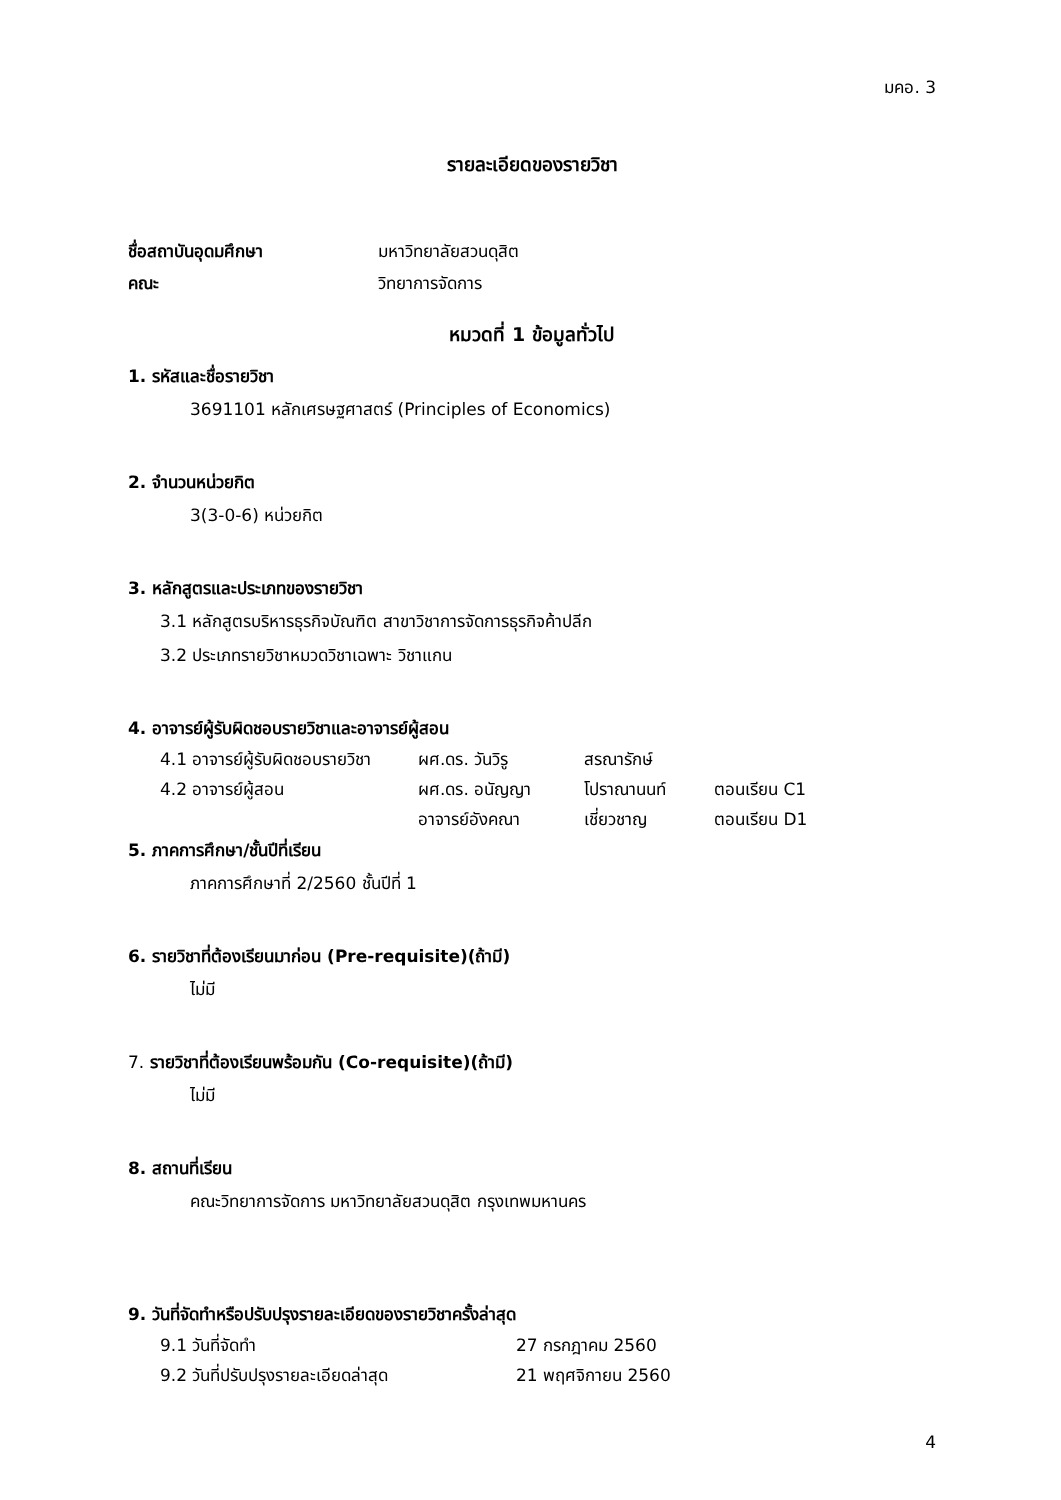มคอ. 3
รายละเอียดของรายวิชา
ชื่อสถาบันอุดมศึกษา มหาวิทยาลัยสวนดุสิต
คณะ วิทยาการจัดการ
หมวดที่ 1 ข้อมูลทั่วไป
1. รหัสและชื่อรายวิชา
3691101 หลักเศรษฐศาสตร์ (Principles of Economics)
2. จำนวนหน่วยกิต
3(3-0-6) หน่วยกิต
3. หลักสูตรและประเภทของรายวิชา
3.1 หลักสูตรบริหารธุรกิจบัณฑิต สาขาวิชาการจัดการธุรกิจค้าปลีก
3.2 ประเภทรายวิชาหมวดวิชาเฉพาะ วิชาแกน
4. อาจารย์ผู้รับผิดชอบรายวิชาและอาจารย์ผู้สอน
| 4.1 อาจารย์ผู้รับผิดชอบรายวิชา | ผศ.ดร. วันวิรู | สรณารักษ์ | |
| 4.2 อาจารย์ผู้สอน | ผศ.ดร. อนัญญา | โปราณานนท์ | ตอนเรียน C1 |
| | อาจารย์อังคณา | เชี่ยวชาญ | ตอนเรียน D1 |
5. ภาคการศึกษา/ชั้นปีที่เรียน
ภาคการศึกษาที่ 2/2560 ชั้นปีที่ 1
6. รายวิชาที่ต้องเรียนมาก่อน (Pre-requisite)(ถ้ามี)
ไม่มี
7. รายวิชาที่ต้องเรียนพร้อมกัน (Co-requisite)(ถ้ามี)
ไม่มี
8. สถานที่เรียน
คณะวิทยาการจัดการ มหาวิทยาลัยสวนดุสิต กรุงเทพมหานคร
9. วันที่จัดทำหรือปรับปรุงรายละเอียดของรายวิชาครั้งล่าสุด
| 9.1 วันที่จัดทำ | 27 กรกฎาคม 2560 |
| 9.2 วันที่ปรับปรุงรายละเอียดล่าสุด | 21 พฤศจิกายน 2560 |
4